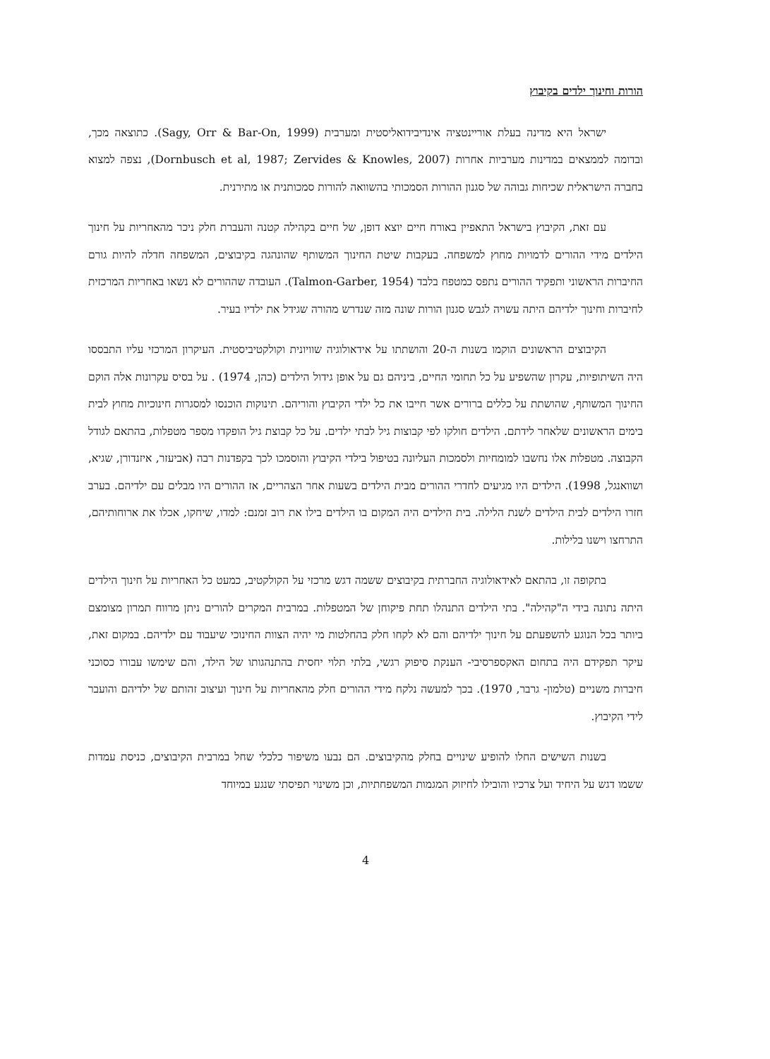הורות וחינוך ילדים בקיבוץ
ישראל היא מדינה בעלת אוריינטציה אינדיבידואליסטית ומערבית (Sagy, Orr & Bar-On, 1999). כתוצאה מכך, ובדומה לממצאים במדינות מערביות אחרות (Dornbusch et al, 1987; Zervides & Knowles, 2007), נצפה למצוא בחברה הישראלית שכיחות גבוהה של סגנון ההורות הסמכותי בהשוואה להורות סמכותנית או מתירנית.
עם זאת, הקיבוץ בישראל התאפיין באורח חיים יוצא דופן, של חיים בקהילה קטנה והעברת חלק ניכר מהאחריות על חינוך הילדים מידי ההורים לדמויות מחוץ למשפחה. בעקבות שיטת החינוך המשותף שהונהגה בקיבוצים, המשפחה חדלה להיות גורם החיברות הראשוני ותפקיד ההורים נתפס כמטפח בלבד (Talmon-Garber, 1954). העובדה שההורים לא נשאו באחריות המרכזית לחיברות וחינוך ילדיהם היתה עשויה לגבש סגנון הורות שונה מזה שנדרש מהורה שגידל את ילדיו בעיר.
הקיבוצים הראשונים הוקמו בשנות ה-20 והושתתו על אידאולוגיה שוויונית וקולקטיביסטית. העיקרון המרכזי עליו התבססו היה השיתופיות, עקרון שהשפיע על כל תחומי החיים, ביניהם גם על אופן גידול הילדים (כהן, 1974) . על בסיס עקרונות אלה הוקם החינוך המשותף, שהושתת על כללים ברורים אשר חייבו את כל ילדי הקיבוץ והוריהם. תינוקות הוכנסו למסגרות חינוכיות מחוץ לבית בימים הראשונים שלאחר לידתם. הילדים חולקו לפי קבוצות גיל לבתי ילדים. על כל קבוצת גיל הופקדו מספר מטפלות, בהתאם לגודל הקבוצה. מטפלות אלו נחשבו למומחיות ולסמכות העליונה בטיפול בילדי הקיבוץ והוסמכו לכך בקפדנות רבה (אביעזר, איזנדורן, שגיא, ושוואנגל, 1998). הילדים היו מגיעים לחדרי ההורים מבית הילדים בשעות אחר הצהריים, אז ההורים היו מבלים עם ילדיהם. בערב חזרו הילדים לבית הילדים לשנת הלילה. בית הילדים היה המקום בו הילדים בילו את רוב זמנם: למדו, שיחקו, אכלו את ארוחותיהם, התרחצו וישנו בלילות.
בתקופה זו, בהתאם לאידאולוגיה החברתית בקיבוצים ששמה דגש מרכזי על הקולקטיב, כמעט כל האחריות על חינוך הילדים היתה נתונה בידי ה"קהילה". בתי הילדים התנהלו תחת פיקוחן של המטפלות. במרבית המקרים להורים ניתן מרווח תמרון מצומצם ביותר בכל הנוגע להשפעתם על חינוך ילדיהם והם לא לקחו חלק בהחלטות מי יהיה הצוות החינוכי שיעבוד עם ילדיהם. במקום זאת, עיקר תפקידם היה בתחום האקספרסיבי- הענקת סיפוק רגשי, בלתי תלוי יחסית בהתנהגותו של הילד, והם שימשו עבורו כסוכני חיברות משניים (טלמון- גרבר, 1970). בכך למעשה נלקח מידי ההורים חלק מהאחריות על חינוך ועיצוב זהותם של ילדיהם והועבר לידי הקיבוץ.
בשנות השישים החלו להופיע שינויים בחלק מהקיבוצים. הם נבעו משיפור כלכלי שחל במרבית הקיבוצים, כניסת עמדות ששמו דגש על היחיד ועל צרכיו והובילו לחיזוק המגמות המשפחתיות, וכן משינוי תפיסתי שנגע במיוחד
4